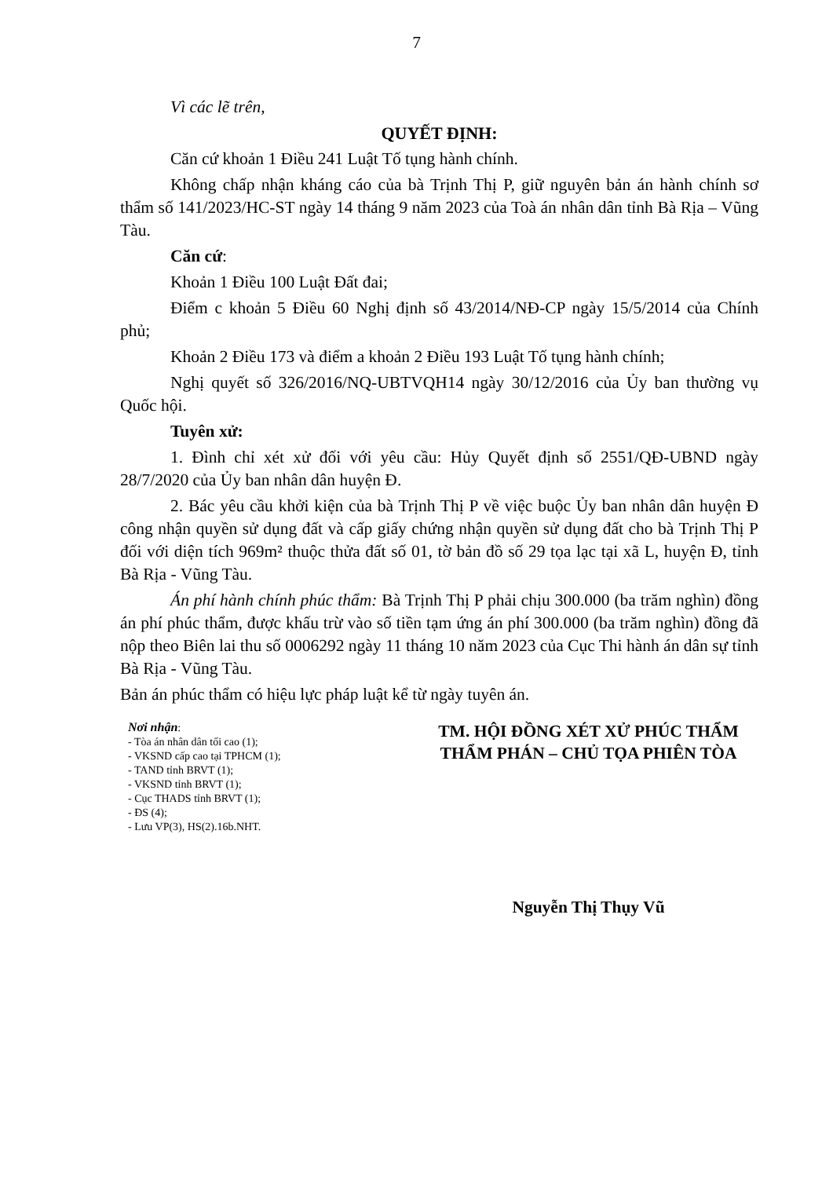7
Vì các lẽ trên,
QUYẾT ĐỊNH:
Căn cứ khoản 1 Điều 241 Luật Tố tụng hành chính.
Không chấp nhận kháng cáo của bà Trịnh Thị P, giữ nguyên bản án hành chính sơ thẩm số 141/2023/HC-ST ngày 14 tháng 9 năm 2023 của Toà án nhân dân tỉnh Bà Rịa – Vũng Tàu.
Căn cứ:
Khoản 1 Điều 100 Luật Đất đai;
Điểm c khoản 5 Điều 60 Nghị định số 43/2014/NĐ-CP ngày 15/5/2014 của Chính phủ;
Khoản 2 Điều 173 và điểm a khoản 2 Điều 193 Luật Tố tụng hành chính;
Nghị quyết số 326/2016/NQ-UBTVQH14 ngày 30/12/2016 của Ủy ban thường vụ Quốc hội.
Tuyên xử:
1. Đình chỉ xét xử đối với yêu cầu: Hủy Quyết định số 2551/QĐ-UBND ngày 28/7/2020 của Ủy ban nhân dân huyện Đ.
2. Bác yêu cầu khởi kiện của bà Trịnh Thị P về việc buộc Ủy ban nhân dân huyện Đ công nhận quyền sử dụng đất và cấp giấy chứng nhận quyền sử dụng đất cho bà Trịnh Thị P đối với diện tích 969m² thuộc thửa đất số 01, tờ bản đồ số 29 tọa lạc tại xã L, huyện Đ, tỉnh Bà Rịa - Vũng Tàu.
Án phí hành chính phúc thẩm: Bà Trịnh Thị P phải chịu 300.000 (ba trăm nghìn) đồng án phí phúc thẩm, được khấu trừ vào số tiền tạm ứng án phí 300.000 (ba trăm nghìn) đồng đã nộp theo Biên lai thu số 0006292 ngày 11 tháng 10 năm 2023 của Cục Thi hành án dân sự tỉnh Bà Rịa - Vũng Tàu.
Bản án phúc thẩm có hiệu lực pháp luật kể từ ngày tuyên án.
Nơi nhận:
- Tòa án nhân dân tối cao (1);
- VKSND cấp cao tại TPHCM (1);
- TAND tỉnh BRVT (1);
- VKSND tỉnh BRVT (1);
- Cục THADS tỉnh BRVT (1);
- ĐS (4);
- Lưu VP(3), HS(2).16b.NHT.
TM. HỘI ĐỒNG XÉT XỬ PHÚC THẨM
THẨM PHÁN – CHỦ TỌA PHIÊN TÒA
Nguyễn Thị Thụy Vũ